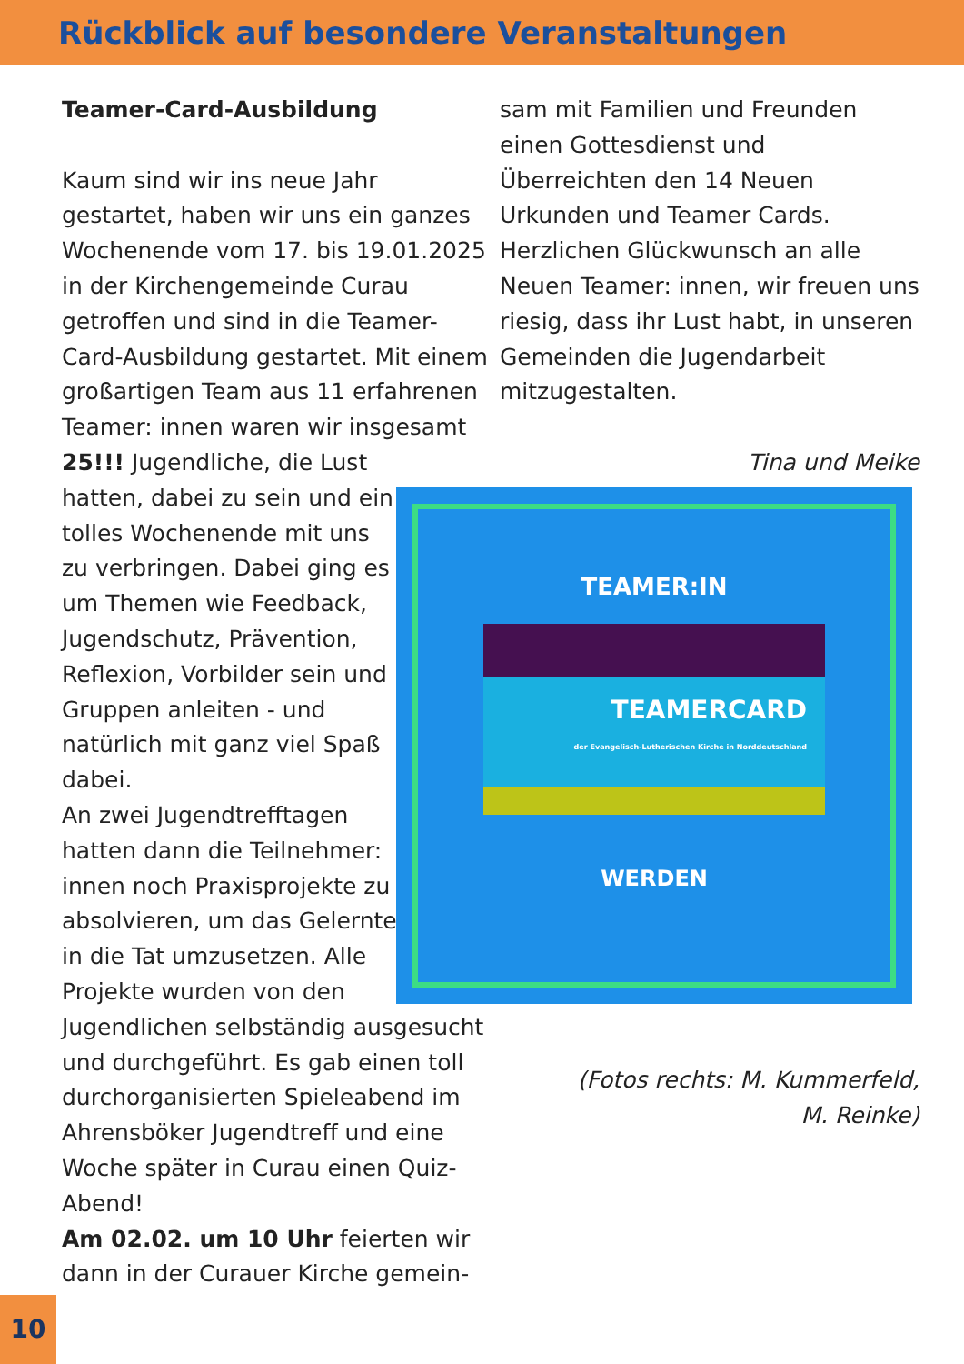Rückblick auf besondere Veranstaltungen
Teamer-Card-Ausbildung
Kaum sind wir ins neue Jahr gestartet, haben wir uns ein ganzes Wochenende vom 17. bis 19.01.2025 in der Kirchengemeinde Curau getroffen und sind in die Teamer-Card-Ausbildung gestartet. Mit einem großartigen Team aus 11 erfahrenen Teamer: innen waren wir insgesamt 25!!! Jugendliche, die Lust
hatten, dabei zu sein und ein tolles Wochenende mit uns zu verbringen. Dabei ging es um Themen wie Feedback, Jugendschutz, Prävention, Reflexion, Vorbilder sein und Gruppen anleiten - und natürlich mit ganz viel Spaß dabei.
An zwei Jugendtrefftagen hatten dann die Teilnehmer: innen noch Praxisprojekte zu absolvieren, um das Gelernte in die Tat umzusetzen. Alle Projekte wurden von den
Jugendlichen selbständig ausgesucht und durchgeführt. Es gab einen toll durchorganisierten Spieleabend im Ahrensböker Jugendtreff und eine Woche später in Curau einen Quiz-Abend!
Am 02.02. um 10 Uhr feierten wir dann in der Curauer Kirche gemein-
sam mit Familien und Freunden einen Gottesdienst und Überreichten den 14 Neuen Urkunden und Teamer Cards.
Herzlichen Glückwunsch an alle Neuen Teamer: innen, wir freuen uns riesig, dass ihr Lust habt, in unseren Gemeinden die Jugendarbeit mitzugestalten.
Tina und Meike
(Fotos rechts: M. Kummerfeld,
M. Reinke)
TEAMER:IN
TEAMERCARD
der Evangelisch-Lutherischen Kirche in Norddeutschland
WERDEN
10